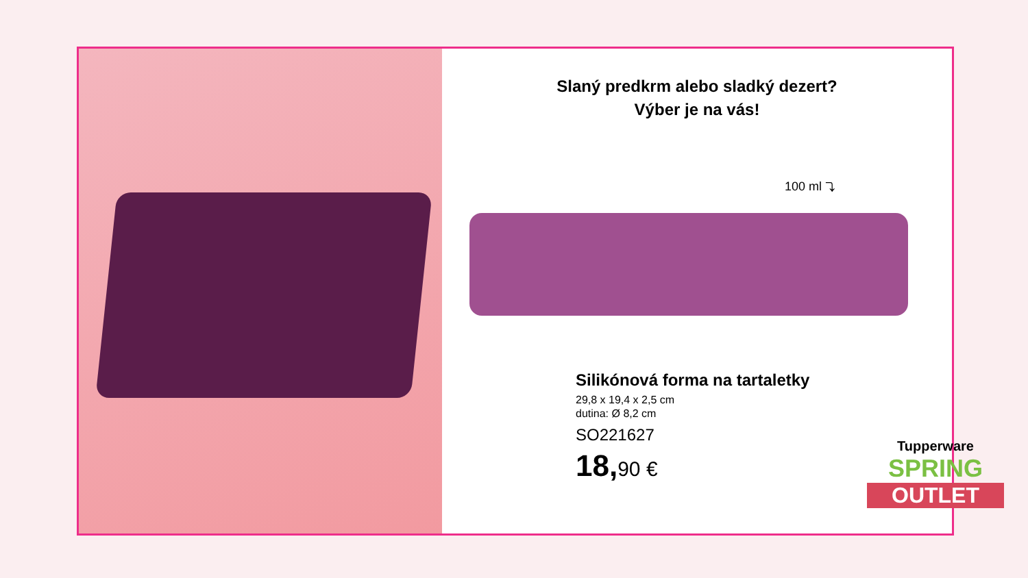Slaný predkrm alebo sladký dezert?
Výber je na vás!
100 ml ⤵
Silikónová forma na tartaletky
29,8 x 19,4 x 2,5 cm
dutina: Ø 8,2 cm
SO221627
18,90 €
Tupperware
SPRING
OUTLET